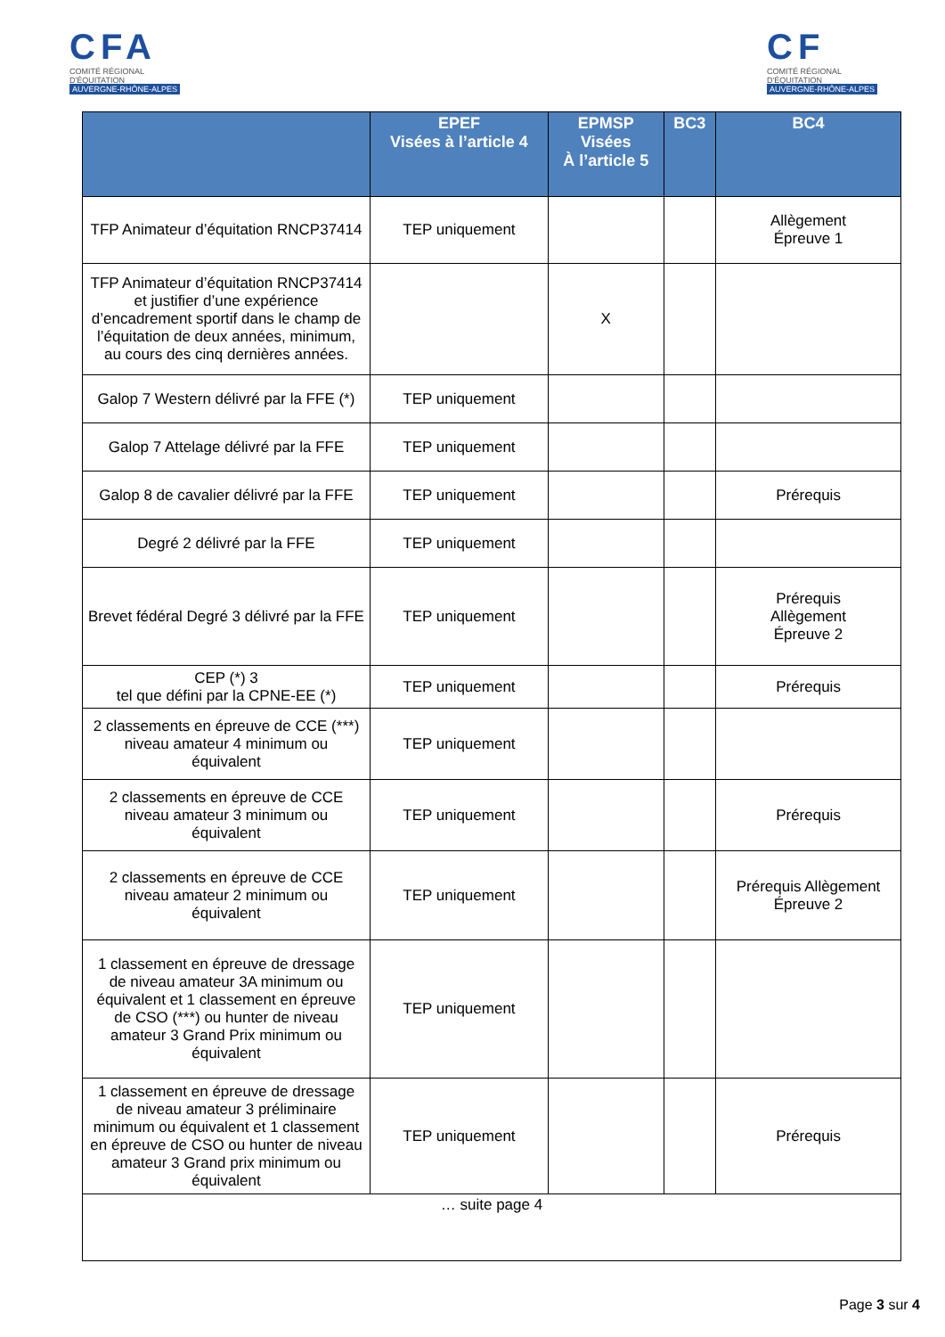CFA
COMITÉ RÉGIONAL D'ÉQUITATION
AUVERGNE-RHÔNE-ALPES
CF
COMITÉ RÉGIONAL D'ÉQUITATION
AUVERGNE-RHÔNE-ALPES
| | EPEF Visées à l’article 4 | EPMSP Visées À l’article 5 | BC3 | BC4 |
| --- | --- | --- | --- | --- |
| TFP Animateur d’équitation RNCP37414 | TEP uniquement | | | Allègement Épreuve 1 |
| TFP Animateur d’équitation RNCP37414 et justifier d’une expérience d’encadrement sportif dans le champ de l’équitation de deux années, minimum, au cours des cinq dernières années. | | X | | |
| Galop 7 Western délivré par la FFE (*) | TEP uniquement | | | |
| Galop 7 Attelage délivré par la FFE | TEP uniquement | | | |
| Galop 8 de cavalier délivré par la FFE | TEP uniquement | | | Prérequis |
| Degré 2 délivré par la FFE | TEP uniquement | | | |
| Brevet fédéral Degré 3 délivré par la FFE | TEP uniquement | | | Prérequis Allègement Épreuve 2 |
| CEP (*) 3 tel que défini par la CPNE-EE (*) | TEP uniquement | | | Prérequis |
| 2 classements en épreuve de CCE (***) niveau amateur 4 minimum ou équivalent | TEP uniquement | | | |
| 2 classements en épreuve de CCE niveau amateur 3 minimum ou équivalent | TEP uniquement | | | Prérequis |
| 2 classements en épreuve de CCE niveau amateur 2 minimum ou équivalent | TEP uniquement | | | Prérequis Allègement Épreuve 2 |
| 1 classement en épreuve de dressage de niveau amateur 3A minimum ou équivalent et 1 classement en épreuve de CSO (***) ou hunter de niveau amateur 3 Grand Prix minimum ou équivalent | TEP uniquement | | | |
| 1 classement en épreuve de dressage de niveau amateur 3 préliminaire minimum ou équivalent et 1 classement en épreuve de CSO ou hunter de niveau amateur 3 Grand prix minimum ou équivalent | TEP uniquement | | | Prérequis |
| … suite page 4 | | | | |
Page 3 sur 4